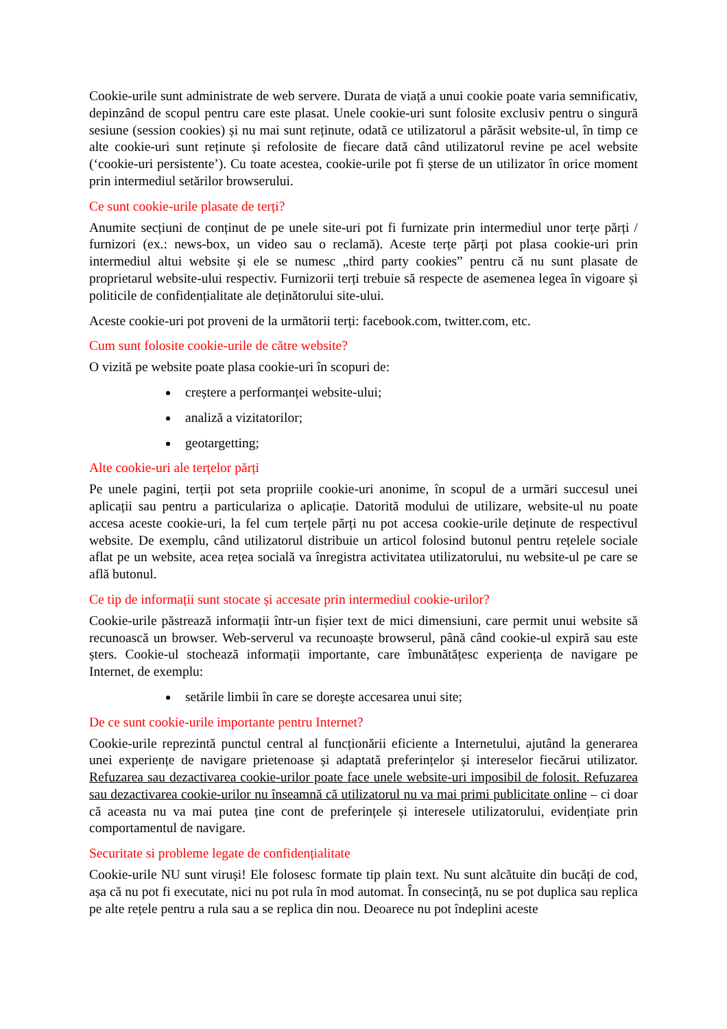Cookie-urile sunt administrate de web servere. Durata de viață a unui cookie poate varia semnificativ, depinzând de scopul pentru care este plasat. Unele cookie-uri sunt folosite exclusiv pentru o singură sesiune (session cookies) și nu mai sunt reținute, odată ce utilizatorul a părăsit website-ul, în timp ce alte cookie-uri sunt reținute și refolosite de fiecare dată când utilizatorul revine pe acel website (‘cookie-uri persistente’). Cu toate acestea, cookie-urile pot fi șterse de un utilizator în orice moment prin intermediul setărilor browserului.
Ce sunt cookie-urile plasate de terți?
Anumite secțiuni de conținut de pe unele site-uri pot fi furnizate prin intermediul unor terțe părți / furnizori (ex.: news-box, un video sau o reclamă). Aceste terțe părți pot plasa cookie-uri prin intermediul altui website și ele se numesc „third party cookies” pentru că nu sunt plasate de proprietarul website-ului respectiv. Furnizorii terți trebuie să respecte de asemenea legea în vigoare și politicile de confidențialitate ale deținătorului site-ului.
Aceste cookie-uri pot proveni de la următorii terți: facebook.com, twitter.com, etc.
Cum sunt folosite cookie-urile de către website?
O vizită pe website poate plasa cookie-uri în scopuri de:
creștere a performanței website-ului;
analiză a vizitatorilor;
geotargetting;
Alte cookie-uri ale terțelor părți
Pe unele pagini, terții pot seta propriile cookie-uri anonime, în scopul de a urmări succesul unei aplicații sau pentru a particulariza o aplicație. Datorită modului de utilizare, website-ul nu poate accesa aceste cookie-uri, la fel cum terțele părți nu pot accesa cookie-urile deținute de respectivul website. De exemplu, când utilizatorul distribuie un articol folosind butonul pentru rețelele sociale aflat pe un website, acea rețea socială va înregistra activitatea utilizatorului, nu website-ul pe care se află butonul.
Ce tip de informații sunt stocate și accesate prin intermediul cookie-urilor?
Cookie-urile păstrează informații într-un fișier text de mici dimensiuni, care permit unui website să recunoască un browser. Web-serverul va recunoaște browserul, până când cookie-ul expiră sau este șters. Cookie-ul stochează informații importante, care îmbunătățesc experiența de navigare pe Internet, de exemplu:
setările limbii în care se dorește accesarea unui site;
De ce sunt cookie-urile importante pentru Internet?
Cookie-urile reprezintă punctul central al funcționării eficiente a Internetului, ajutând la generarea unei experiențe de navigare prietenoase și adaptată preferințelor și intereselor fiecărui utilizator. Refuzarea sau dezactivarea cookie-urilor poate face unele website-uri imposibil de folosit. Refuzarea sau dezactivarea cookie-urilor nu înseamnă că utilizatorul nu va mai primi publicitate online – ci doar că aceasta nu va mai putea ține cont de preferințele și interesele utilizatorului, evidențiate prin comportamentul de navigare.
Securitate si probleme legate de confidențialitate
Cookie-urile NU sunt viruși! Ele folosesc formate tip plain text. Nu sunt alcătuite din bucăți de cod, așa că nu pot fi executate, nici nu pot rula în mod automat. În consecință, nu se pot duplica sau replica pe alte rețele pentru a rula sau a se replica din nou. Deoarece nu pot îndeplini aceste